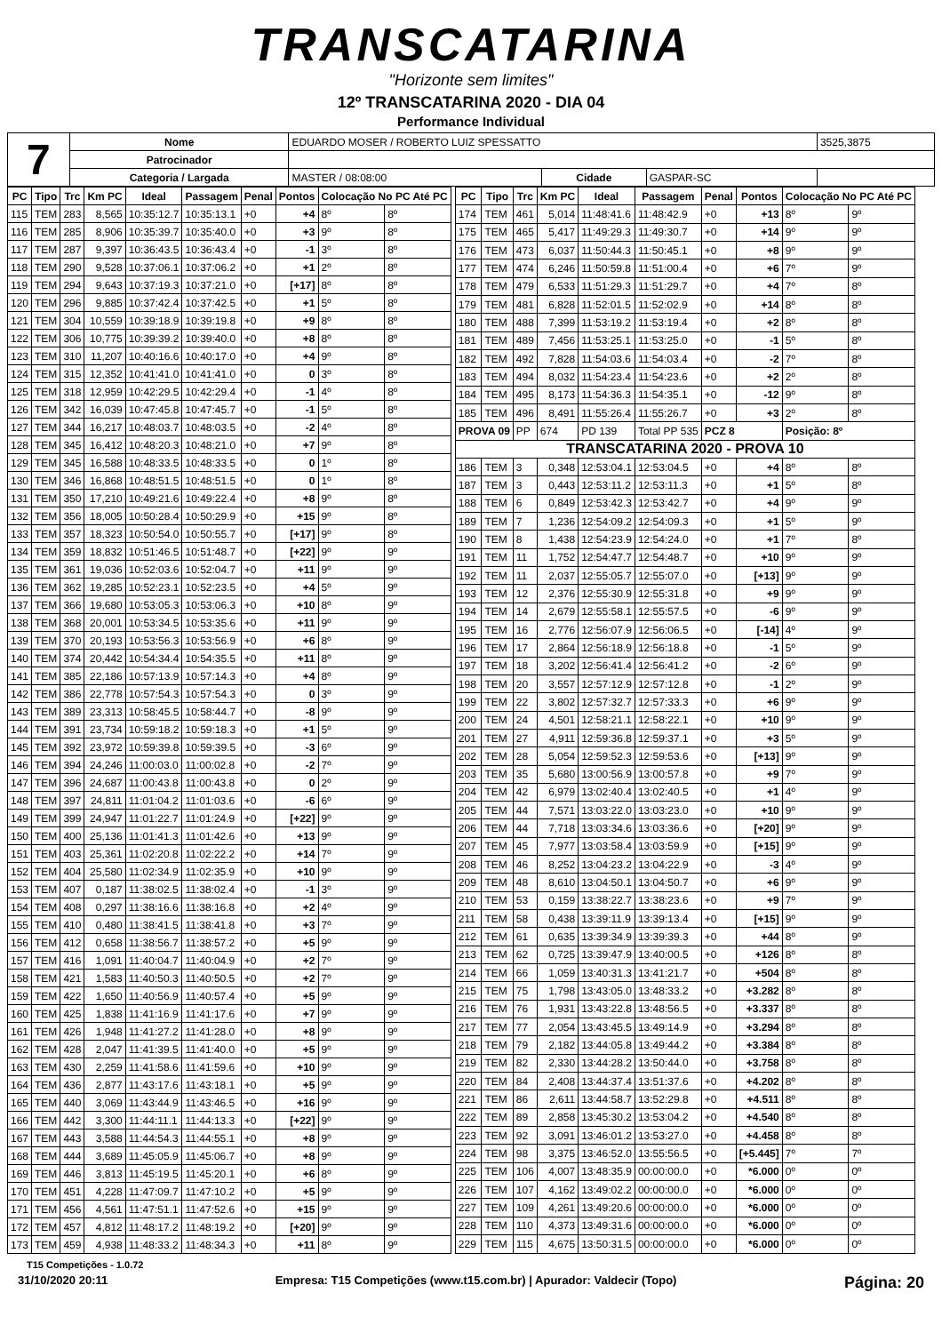TRANSCATARINA
"Horizonte sem limites"
12º TRANSCATARINA 2020 - DIA 04
Performance Individual
| 7 | Nome | EDUARDO MOSER / ROBERTO LUIZ SPESSATTO | | | | 3525,3875 |
| | Patrocinador | | | | | |
| | Categoria / Largada | MASTER / 08:08:00 | Cidade | GASPAR-SC | | |
| PC | Tipo | Trc | Km PC | Ideal | Passagem | Penal | Pontos | Colocação No PC Até PC | |
| --- | --- | --- | --- | --- | --- | --- | --- | --- | --- |
| 115 | TEM | 283 | 8,565 | 10:35:12.7 | 10:35:13.1 | +0 | +4 | 8º | 8º |
| 116 | TEM | 285 | 8,906 | 10:35:39.7 | 10:35:40.0 | +0 | +3 | 9º | 8º |
| 117 | TEM | 287 | 9,397 | 10:36:43.5 | 10:36:43.4 | +0 | -1 | 3º | 8º |
| 118 | TEM | 290 | 9,528 | 10:37:06.1 | 10:37:06.2 | +0 | +1 | 2º | 8º |
| 119 | TEM | 294 | 9,643 | 10:37:19.3 | 10:37:21.0 | +0 | [+17] | 8º | 8º |
| 120 | TEM | 296 | 9,885 | 10:37:42.4 | 10:37:42.5 | +0 | +1 | 5º | 8º |
| 121 | TEM | 304 | 10,559 | 10:39:18.9 | 10:39:19.8 | +0 | +9 | 8º | 8º |
| 122 | TEM | 306 | 10,775 | 10:39:39.2 | 10:39:40.0 | +0 | +8 | 8º | 8º |
| 123 | TEM | 310 | 11,207 | 10:40:16.6 | 10:40:17.0 | +0 | +4 | 9º | 8º |
| 124 | TEM | 315 | 12,352 | 10:41:41.0 | 10:41:41.0 | +0 | 0 | 3º | 8º |
| 125 | TEM | 318 | 12,959 | 10:42:29.5 | 10:42:29.4 | +0 | -1 | 4º | 8º |
| 126 | TEM | 342 | 16,039 | 10:47:45.8 | 10:47:45.7 | +0 | -1 | 5º | 8º |
| 127 | TEM | 344 | 16,217 | 10:48:03.7 | 10:48:03.5 | +0 | -2 | 4º | 8º |
| 128 | TEM | 345 | 16,412 | 10:48:20.3 | 10:48:21.0 | +0 | +7 | 9º | 8º |
| 129 | TEM | 345 | 16,588 | 10:48:33.5 | 10:48:33.5 | +0 | 0 | 1º | 8º |
| 130 | TEM | 346 | 16,868 | 10:48:51.5 | 10:48:51.5 | +0 | 0 | 1º | 8º |
| 131 | TEM | 350 | 17,210 | 10:49:21.6 | 10:49:22.4 | +0 | +8 | 9º | 8º |
| 132 | TEM | 356 | 18,005 | 10:50:28.4 | 10:50:29.9 | +0 | +15 | 9º | 8º |
| 133 | TEM | 357 | 18,323 | 10:50:54.0 | 10:50:55.7 | +0 | [+17] | 9º | 8º |
| 134 | TEM | 359 | 18,832 | 10:51:46.5 | 10:51:48.7 | +0 | [+22] | 9º | 9º |
| 135 | TEM | 361 | 19,036 | 10:52:03.6 | 10:52:04.7 | +0 | +11 | 9º | 9º |
| 136 | TEM | 362 | 19,285 | 10:52:23.1 | 10:52:23.5 | +0 | +4 | 5º | 9º |
| 137 | TEM | 366 | 19,680 | 10:53:05.3 | 10:53:06.3 | +0 | +10 | 8º | 9º |
| 138 | TEM | 368 | 20,001 | 10:53:34.5 | 10:53:35.6 | +0 | +11 | 9º | 9º |
| 139 | TEM | 370 | 20,193 | 10:53:56.3 | 10:53:56.9 | +0 | +6 | 8º | 9º |
| 140 | TEM | 374 | 20,442 | 10:54:34.4 | 10:54:35.5 | +0 | +11 | 8º | 9º |
| 141 | TEM | 385 | 22,186 | 10:57:13.9 | 10:57:14.3 | +0 | +4 | 8º | 9º |
| 142 | TEM | 386 | 22,778 | 10:57:54.3 | 10:57:54.3 | +0 | 0 | 3º | 9º |
| 143 | TEM | 389 | 23,313 | 10:58:45.5 | 10:58:44.7 | +0 | -8 | 9º | 9º |
| 144 | TEM | 391 | 23,734 | 10:59:18.2 | 10:59:18.3 | +0 | +1 | 5º | 9º |
| 145 | TEM | 392 | 23,972 | 10:59:39.8 | 10:59:39.5 | +0 | -3 | 6º | 9º |
| 146 | TEM | 394 | 24,246 | 11:00:03.0 | 11:00:02.8 | +0 | -2 | 7º | 9º |
| 147 | TEM | 396 | 24,687 | 11:00:43.8 | 11:00:43.8 | +0 | 0 | 2º | 9º |
| 148 | TEM | 397 | 24,811 | 11:01:04.2 | 11:01:03.6 | +0 | -6 | 6º | 9º |
| 149 | TEM | 399 | 24,947 | 11:01:22.7 | 11:01:24.9 | +0 | [+22] | 9º | 9º |
| 150 | TEM | 400 | 25,136 | 11:01:41.3 | 11:01:42.6 | +0 | +13 | 9º | 9º |
| 151 | TEM | 403 | 25,361 | 11:02:20.8 | 11:02:22.2 | +0 | +14 | 7º | 9º |
| 152 | TEM | 404 | 25,580 | 11:02:34.9 | 11:02:35.9 | +0 | +10 | 9º | 9º |
| 153 | TEM | 407 | 0,187 | 11:38:02.5 | 11:38:02.4 | +0 | -1 | 3º | 9º |
| 154 | TEM | 408 | 0,297 | 11:38:16.6 | 11:38:16.8 | +0 | +2 | 4º | 9º |
| 155 | TEM | 410 | 0,480 | 11:38:41.5 | 11:38:41.8 | +0 | +3 | 7º | 9º |
| 156 | TEM | 412 | 0,658 | 11:38:56.7 | 11:38:57.2 | +0 | +5 | 9º | 9º |
| 157 | TEM | 416 | 1,091 | 11:40:04.7 | 11:40:04.9 | +0 | +2 | 7º | 9º |
| 158 | TEM | 421 | 1,583 | 11:40:50.3 | 11:40:50.5 | +0 | +2 | 7º | 9º |
| 159 | TEM | 422 | 1,650 | 11:40:56.9 | 11:40:57.4 | +0 | +5 | 9º | 9º |
| 160 | TEM | 425 | 1,838 | 11:41:16.9 | 11:41:17.6 | +0 | +7 | 9º | 9º |
| 161 | TEM | 426 | 1,948 | 11:41:27.2 | 11:41:28.0 | +0 | +8 | 9º | 9º |
| 162 | TEM | 428 | 2,047 | 11:41:39.5 | 11:41:40.0 | +0 | +5 | 9º | 9º |
| 163 | TEM | 430 | 2,259 | 11:41:58.6 | 11:41:59.6 | +0 | +10 | 9º | 9º |
| 164 | TEM | 436 | 2,877 | 11:43:17.6 | 11:43:18.1 | +0 | +5 | 9º | 9º |
| 165 | TEM | 440 | 3,069 | 11:43:44.9 | 11:43:46.5 | +0 | +16 | 9º | 9º |
| 166 | TEM | 442 | 3,300 | 11:44:11.1 | 11:44:13.3 | +0 | [+22] | 9º | 9º |
| 167 | TEM | 443 | 3,588 | 11:44:54.3 | 11:44:55.1 | +0 | +8 | 9º | 9º |
| 168 | TEM | 444 | 3,689 | 11:45:05.9 | 11:45:06.7 | +0 | +8 | 9º | 9º |
| 169 | TEM | 446 | 3,813 | 11:45:19.5 | 11:45:20.1 | +0 | +6 | 8º | 9º |
| 170 | TEM | 451 | 4,228 | 11:47:09.7 | 11:47:10.2 | +0 | +5 | 9º | 9º |
| 171 | TEM | 456 | 4,561 | 11:47:51.1 | 11:47:52.6 | +0 | +15 | 9º | 9º |
| 172 | TEM | 457 | 4,812 | 11:48:17.2 | 11:48:19.2 | +0 | [+20] | 9º | 9º |
| 173 | TEM | 459 | 4,938 | 11:48:33.2 | 11:48:34.3 | +0 | +11 | 8º | 9º |
| PC | Tipo | Trc | Km PC | Ideal | Passagem | Penal | Pontos | Colocação No PC Até PC | |
| --- | --- | --- | --- | --- | --- | --- | --- | --- | --- |
| 174 | TEM | 461 | 5,014 | 11:48:41.6 | 11:48:42.9 | +0 | +13 | 8º | 9º |
| 175 | TEM | 465 | 5,417 | 11:49:29.3 | 11:49:30.7 | +0 | +14 | 9º | 9º |
| 176 | TEM | 473 | 6,037 | 11:50:44.3 | 11:50:45.1 | +0 | +8 | 9º | 9º |
| 177 | TEM | 474 | 6,246 | 11:50:59.8 | 11:51:00.4 | +0 | +6 | 7º | 9º |
| 178 | TEM | 479 | 6,533 | 11:51:29.3 | 11:51:29.7 | +0 | +4 | 7º | 8º |
| 179 | TEM | 481 | 6,828 | 11:52:01.5 | 11:52:02.9 | +0 | +14 | 8º | 8º |
| 180 | TEM | 488 | 7,399 | 11:53:19.2 | 11:53:19.4 | +0 | +2 | 8º | 8º |
| 181 | TEM | 489 | 7,456 | 11:53:25.1 | 11:53:25.0 | +0 | -1 | 5º | 8º |
| 182 | TEM | 492 | 7,828 | 11:54:03.6 | 11:54:03.4 | +0 | -2 | 7º | 8º |
| 183 | TEM | 494 | 8,032 | 11:54:23.4 | 11:54:23.6 | +0 | +2 | 2º | 8º |
| 184 | TEM | 495 | 8,173 | 11:54:36.3 | 11:54:35.1 | +0 | -12 | 9º | 8º |
| 185 | TEM | 496 | 8,491 | 11:55:26.4 | 11:55:26.7 | +0 | +3 | 2º | 8º |
| PROVA 09 | | PP | 674 | PD 139 | Total PP 535 | PCZ 8 | | Posição: 8º | |
| TRANSCATARINA 2020 - PROVA 10 | | | | | | | | | |
| 186 | TEM | 3 | 0,348 | 12:53:04.1 | 12:53:04.5 | +0 | +4 | 8º | 8º |
| 187 | TEM | 3 | 0,443 | 12:53:11.2 | 12:53:11.3 | +0 | +1 | 5º | 8º |
| 188 | TEM | 6 | 0,849 | 12:53:42.3 | 12:53:42.7 | +0 | +4 | 9º | 9º |
| 189 | TEM | 7 | 1,236 | 12:54:09.2 | 12:54:09.3 | +0 | +1 | 5º | 9º |
| 190 | TEM | 8 | 1,438 | 12:54:23.9 | 12:54:24.0 | +0 | +1 | 7º | 8º |
| 191 | TEM | 11 | 1,752 | 12:54:47.7 | 12:54:48.7 | +0 | +10 | 9º | 9º |
| 192 | TEM | 11 | 2,037 | 12:55:05.7 | 12:55:07.0 | +0 | [+13] | 9º | 9º |
| 193 | TEM | 12 | 2,376 | 12:55:30.9 | 12:55:31.8 | +0 | +9 | 9º | 9º |
| 194 | TEM | 14 | 2,679 | 12:55:58.1 | 12:55:57.5 | +0 | -6 | 9º | 9º |
| 195 | TEM | 16 | 2,776 | 12:56:07.9 | 12:56:06.5 | +0 | [-14] | 4º | 9º |
| 196 | TEM | 17 | 2,864 | 12:56:18.9 | 12:56:18.8 | +0 | -1 | 5º | 9º |
| 197 | TEM | 18 | 3,202 | 12:56:41.4 | 12:56:41.2 | +0 | -2 | 6º | 9º |
| 198 | TEM | 20 | 3,557 | 12:57:12.9 | 12:57:12.8 | +0 | -1 | 2º | 9º |
| 199 | TEM | 22 | 3,802 | 12:57:32.7 | 12:57:33.3 | +0 | +6 | 9º | 9º |
| 200 | TEM | 24 | 4,501 | 12:58:21.1 | 12:58:22.1 | +0 | +10 | 9º | 9º |
| 201 | TEM | 27 | 4,911 | 12:59:36.8 | 12:59:37.1 | +0 | +3 | 5º | 9º |
| 202 | TEM | 28 | 5,054 | 12:59:52.3 | 12:59:53.6 | +0 | [+13] | 9º | 9º |
| 203 | TEM | 35 | 5,680 | 13:00:56.9 | 13:00:57.8 | +0 | +9 | 7º | 9º |
| 204 | TEM | 42 | 6,979 | 13:02:40.4 | 13:02:40.5 | +0 | +1 | 4º | 9º |
| 205 | TEM | 44 | 7,571 | 13:03:22.0 | 13:03:23.0 | +0 | +10 | 9º | 9º |
| 206 | TEM | 44 | 7,718 | 13:03:34.6 | 13:03:36.6 | +0 | [+20] | 9º | 9º |
| 207 | TEM | 45 | 7,977 | 13:03:58.4 | 13:03:59.9 | +0 | [+15] | 9º | 9º |
| 208 | TEM | 46 | 8,252 | 13:04:23.2 | 13:04:22.9 | +0 | -3 | 4º | 9º |
| 209 | TEM | 48 | 8,610 | 13:04:50.1 | 13:04:50.7 | +0 | +6 | 9º | 9º |
| 210 | TEM | 53 | 0,159 | 13:38:22.7 | 13:38:23.6 | +0 | +9 | 7º | 9º |
| 211 | TEM | 58 | 0,438 | 13:39:11.9 | 13:39:13.4 | +0 | [+15] | 9º | 9º |
| 212 | TEM | 61 | 0,635 | 13:39:34.9 | 13:39:39.3 | +0 | +44 | 8º | 9º |
| 213 | TEM | 62 | 0,725 | 13:39:47.9 | 13:40:00.5 | +0 | +126 | 8º | 8º |
| 214 | TEM | 66 | 1,059 | 13:40:31.3 | 13:41:21.7 | +0 | +504 | 8º | 8º |
| 215 | TEM | 75 | 1,798 | 13:43:05.0 | 13:48:33.2 | +0 | +3.282 | 8º | 8º |
| 216 | TEM | 76 | 1,931 | 13:43:22.8 | 13:48:56.5 | +0 | +3.337 | 8º | 8º |
| 217 | TEM | 77 | 2,054 | 13:43:45.5 | 13:49:14.9 | +0 | +3.294 | 8º | 8º |
| 218 | TEM | 79 | 2,182 | 13:44:05.8 | 13:49:44.2 | +0 | +3.384 | 8º | 8º |
| 219 | TEM | 82 | 2,330 | 13:44:28.2 | 13:50:44.0 | +0 | +3.758 | 8º | 8º |
| 220 | TEM | 84 | 2,408 | 13:44:37.4 | 13:51:37.6 | +0 | +4.202 | 8º | 8º |
| 221 | TEM | 86 | 2,611 | 13:44:58.7 | 13:52:29.8 | +0 | +4.511 | 8º | 8º |
| 222 | TEM | 89 | 2,858 | 13:45:30.2 | 13:53:04.2 | +0 | +4.540 | 8º | 8º |
| 223 | TEM | 92 | 3,091 | 13:46:01.2 | 13:53:27.0 | +0 | +4.458 | 8º | 8º |
| 224 | TEM | 98 | 3,375 | 13:46:52.0 | 13:55:56.5 | +0 | [+5.445] | 7º | 7º |
| 225 | TEM | 106 | 4,007 | 13:48:35.9 | 00:00:00.0 | +0 | *6.000 | 0º | 0º |
| 226 | TEM | 107 | 4,162 | 13:49:02.2 | 00:00:00.0 | +0 | *6.000 | 0º | 0º |
| 227 | TEM | 109 | 4,261 | 13:49:20.6 | 00:00:00.0 | +0 | *6.000 | 0º | 0º |
| 228 | TEM | 110 | 4,373 | 13:49:31.6 | 00:00:00.0 | +0 | *6.000 | 0º | 0º |
| 229 | TEM | 115 | 4,675 | 13:50:31.5 | 00:00:00.0 | +0 | *6.000 | 0º | 0º |
T15 Competições - 1.0.72
31/10/2020 20:11 Empresa: T15 Competições (www.t15.com.br) | Apurador: Valdecir (Topo) Página: 20